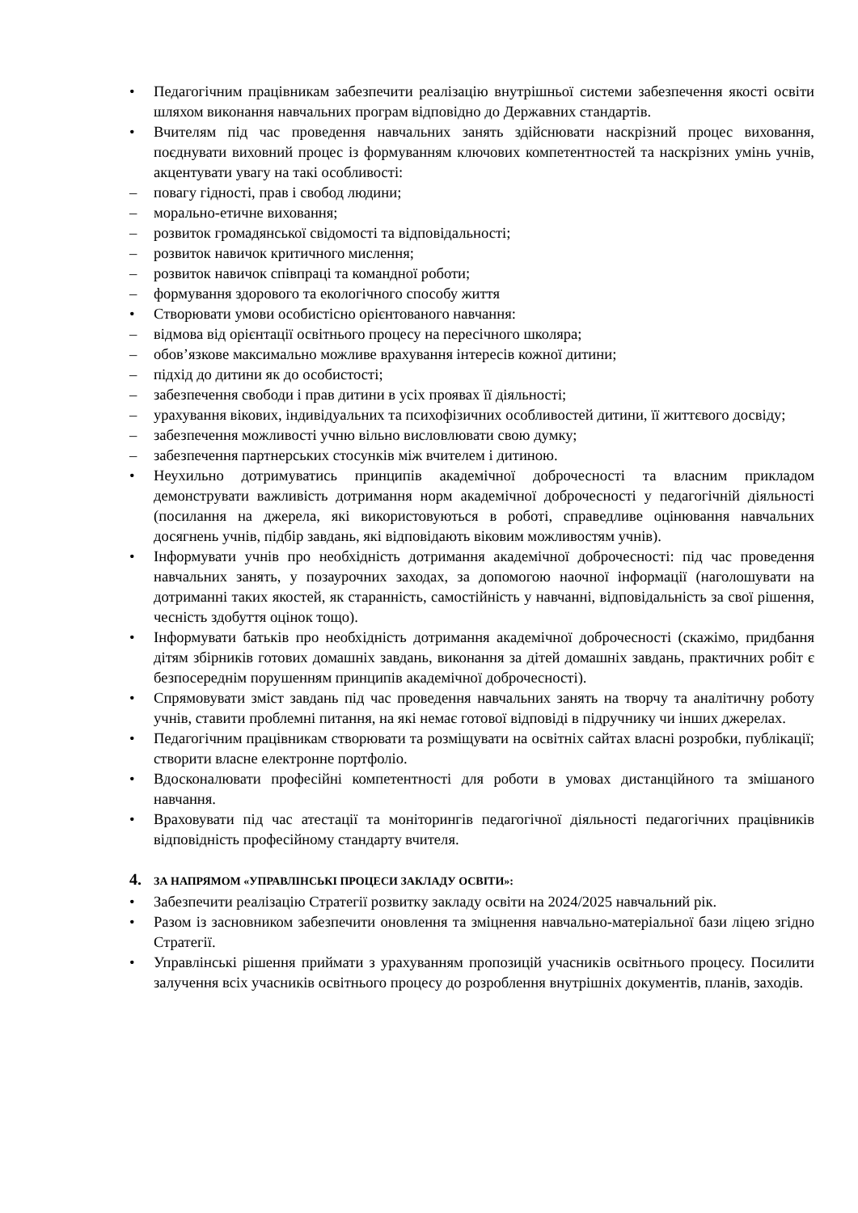• Педагогічним працівникам забезпечити реалізацію внутрішньої системи забезпечення якості освіти шляхом виконання навчальних програм відповідно до Державних стандартів.
• Вчителям під час проведення навчальних занять здійснювати наскрізний процес виховання, поєднувати виховний процес із формуванням ключових компетентностей та наскрізних умінь учнів, акцентувати увагу на такі особливості:
– повагу гідності, прав і свобод людини;
– морально-етичне виховання;
– розвиток громадянської свідомості та відповідальності;
– розвиток навичок критичного мислення;
– розвиток навичок співпраці та командної роботи;
– формування здорового та екологічного способу життя
• Створювати умови особистісно орієнтованого навчання:
– відмова від орієнтації освітнього процесу на пересічного школяра;
– обов’язкове максимально можливе врахування інтересів кожної дитини;
– підхід до дитини як до особистості;
– забезпечення свободи і прав дитини в усіх проявах її діяльності;
– урахування вікових, індивідуальних та психофізичних особливостей дитини, її життєвого досвіду;
– забезпечення можливості учню вільно висловлювати свою думку;
– забезпечення партнерських стосунків між вчителем і дитиною.
• Неухильно дотримуватись принципів академічної доброчесності та власним прикладом демонструвати важливість дотримання норм академічної доброчесності у педагогічній діяльності (посилання на джерела, які використовуються в роботі, справедливе оцінювання навчальних досягнень учнів, підбір завдань, які відповідають віковим можливостям учнів).
• Інформувати учнів про необхідність дотримання академічної доброчесності: під час проведення навчальних занять, у позаурочних заходах, за допомогою наочної інформації (наголошувати на дотриманні таких якостей, як старанність, самостійність у навчанні, відповідальність за свої рішення, чесність здобуття оцінок тощо).
• Інформувати батьків про необхідність дотримання академічної доброчесності (скажімо, придбання дітям збірників готових домашніх завдань, виконання за дітей домашніх завдань, практичних робіт є безпосереднім порушенням принципів академічної доброчесності).
• Спрямовувати зміст завдань під час проведення навчальних занять на творчу та аналітичну роботу учнів, ставити проблемні питання, на які немає готової відповіді в підручнику чи інших джерелах.
• Педагогічним працівникам створювати та розміщувати на освітніх сайтах власні розробки, публікації; створити власне електронне портфоліо.
• Вдосконалювати професійні компетентності для роботи в умовах дистанційного та змішаного навчання.
• Враховувати під час атестації та моніторингів педагогічної діяльності педагогічних працівників відповідність професійному стандарту вчителя.
4. ЗА НАПРЯМОМ «УПРАВЛІНСЬКІ ПРОЦЕСИ ЗАКЛАДУ ОСВІТИ»:
• Забезпечити реалізацію Стратегії розвитку закладу освіти на 2024/2025 навчальний рік.
• Разом із засновником забезпечити оновлення та зміцнення навчально-матеріальної бази ліцею згідно Стратегії.
• Управлінські рішення приймати з урахуванням пропозицій учасників освітнього процесу. Посилити залучення всіх учасників освітнього процесу до розроблення внутрішніх документів, планів, заходів.